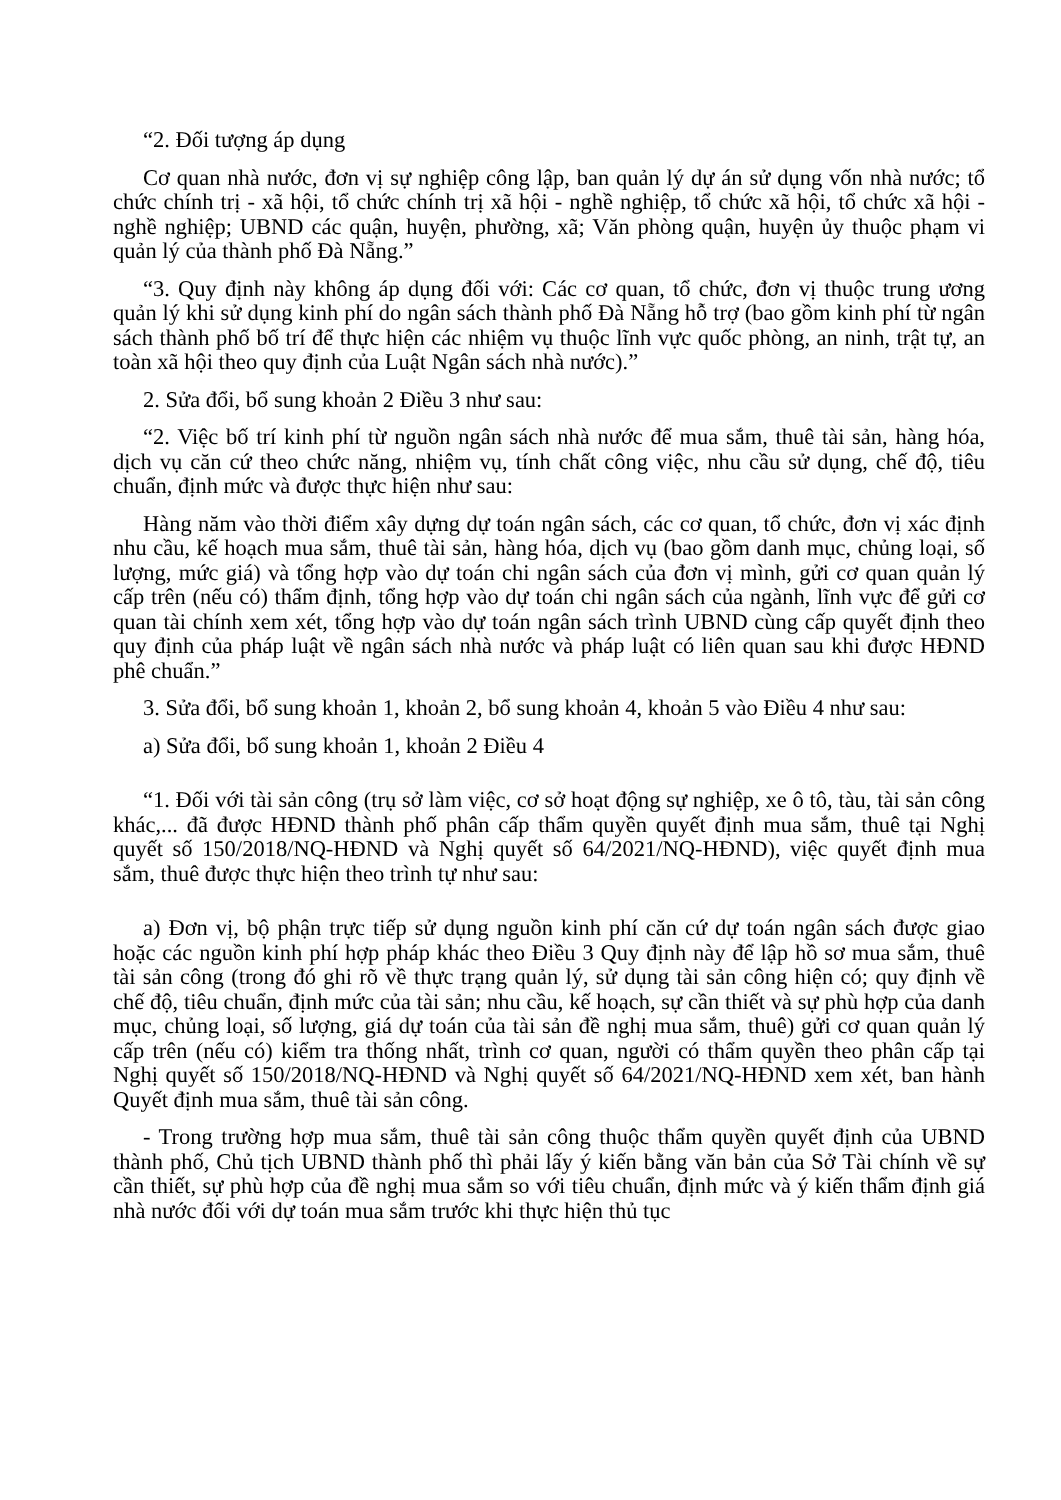“2. Đối tượng áp dụng
Cơ quan nhà nước, đơn vị sự nghiệp công lập, ban quản lý dự án sử dụng vốn nhà nước; tổ chức chính trị - xã hội, tổ chức chính trị xã hội - nghề nghiệp, tổ chức xã hội, tổ chức xã hội - nghề nghiệp; UBND các quận, huyện, phường, xã; Văn phòng quận, huyện ủy thuộc phạm vi quản lý của thành phố Đà Nẵng.”
“3. Quy định này không áp dụng đối với: Các cơ quan, tổ chức, đơn vị thuộc trung ương quản lý khi sử dụng kinh phí do ngân sách thành phố Đà Nẵng hỗ trợ (bao gồm kinh phí từ ngân sách thành phố bố trí để thực hiện các nhiệm vụ thuộc lĩnh vực quốc phòng, an ninh, trật tự, an toàn xã hội theo quy định của Luật Ngân sách nhà nước).”
2. Sửa đổi, bổ sung khoản 2 Điều 3 như sau:
“2. Việc bố trí kinh phí từ nguồn ngân sách nhà nước để mua sắm, thuê tài sản, hàng hóa, dịch vụ căn cứ theo chức năng, nhiệm vụ, tính chất công việc, nhu cầu sử dụng, chế độ, tiêu chuẩn, định mức và được thực hiện như sau:
Hàng năm vào thời điểm xây dựng dự toán ngân sách, các cơ quan, tổ chức, đơn vị xác định nhu cầu, kế hoạch mua sắm, thuê tài sản, hàng hóa, dịch vụ (bao gồm danh mục, chủng loại, số lượng, mức giá) và tổng hợp vào dự toán chi ngân sách của đơn vị mình, gửi cơ quan quản lý cấp trên (nếu có) thẩm định, tổng hợp vào dự toán chi ngân sách của ngành, lĩnh vực để gửi cơ quan tài chính xem xét, tổng hợp vào dự toán ngân sách trình UBND cùng cấp quyết định theo quy định của pháp luật về ngân sách nhà nước và pháp luật có liên quan sau khi được HĐND phê chuẩn.”
3. Sửa đổi, bổ sung khoản 1, khoản 2, bổ sung khoản 4, khoản 5 vào Điều 4 như sau:
a) Sửa đổi, bổ sung khoản 1, khoản 2 Điều 4
“1. Đối với tài sản công (trụ sở làm việc, cơ sở hoạt động sự nghiệp, xe ô tô, tàu, tài sản công khác,... đã được HĐND thành phố phân cấp thẩm quyền quyết định mua sắm, thuê tại Nghị quyết số 150/2018/NQ-HĐND và Nghị quyết số 64/2021/NQ-HĐND), việc quyết định mua sắm, thuê được thực hiện theo trình tự như sau:
a) Đơn vị, bộ phận trực tiếp sử dụng nguồn kinh phí căn cứ dự toán ngân sách được giao hoặc các nguồn kinh phí hợp pháp khác theo Điều 3 Quy định này để lập hồ sơ mua sắm, thuê tài sản công (trong đó ghi rõ về thực trạng quản lý, sử dụng tài sản công hiện có; quy định về chế độ, tiêu chuẩn, định mức của tài sản; nhu cầu, kế hoạch, sự cần thiết và sự phù hợp của danh mục, chủng loại, số lượng, giá dự toán của tài sản đề nghị mua sắm, thuê) gửi cơ quan quản lý cấp trên (nếu có) kiểm tra thống nhất, trình cơ quan, người có thẩm quyền theo phân cấp tại Nghị quyết số 150/2018/NQ-HĐND và Nghị quyết số 64/2021/NQ-HĐND xem xét, ban hành Quyết định mua sắm, thuê tài sản công.
- Trong trường hợp mua sắm, thuê tài sản công thuộc thẩm quyền quyết định của UBND thành phố, Chủ tịch UBND thành phố thì phải lấy ý kiến bằng văn bản của Sở Tài chính về sự cần thiết, sự phù hợp của đề nghị mua sắm so với tiêu chuẩn, định mức và ý kiến thẩm định giá nhà nước đối với dự toán mua sắm trước khi thực hiện thủ tục